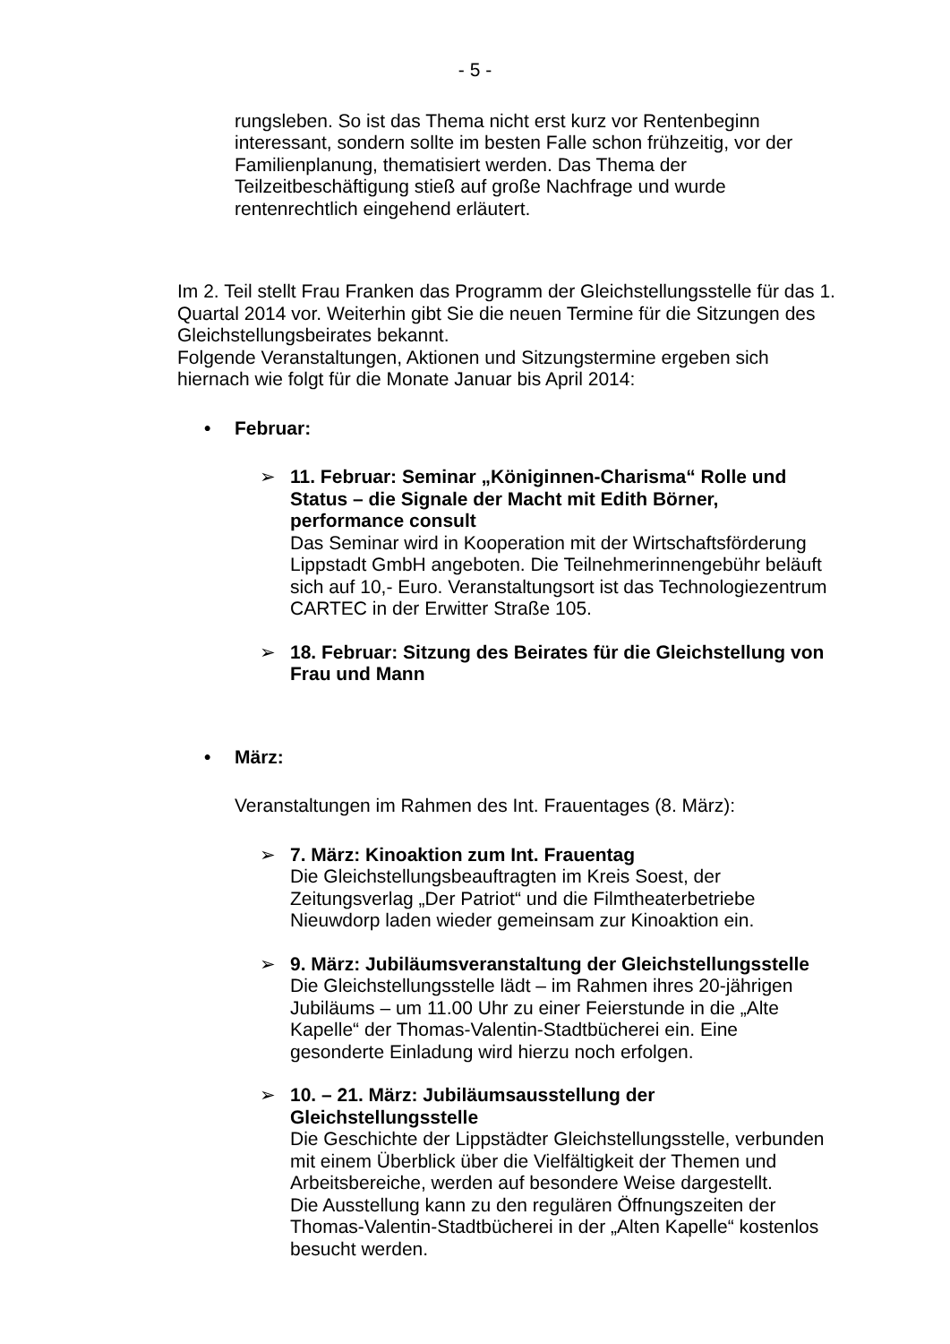- 5 -
rungsleben. So ist das Thema nicht erst kurz vor Rentenbeginn interessant, sondern sollte im besten Falle schon frühzeitig, vor der Familienplanung, thematisiert werden. Das Thema der Teilzeitbeschäftigung stieß auf große Nachfrage und wurde rentenrechtlich eingehend erläutert.
Im 2. Teil stellt Frau Franken das Programm der Gleichstellungsstelle für das 1. Quartal 2014 vor. Weiterhin gibt Sie die neuen Termine für die Sitzungen des Gleichstellungsbeirates bekannt.
Folgende Veranstaltungen, Aktionen und Sitzungstermine ergeben sich hiernach wie folgt für die Monate Januar bis April 2014:
• Februar:
➢ 11. Februar: Seminar „Königinnen-Charisma“ Rolle und Status – die Signale der Macht mit Edith Börner, performance consult
Das Seminar wird in Kooperation mit der Wirtschaftsförderung Lippstadt GmbH angeboten. Die Teilnehmerinnengebühr beläuft sich auf 10,- Euro. Veranstaltungsort ist das Technologiezentrum CARTEC in der Erwitter Straße 105.
➢ 18. Februar: Sitzung des Beirates für die Gleichstellung von Frau und Mann
• März:
Veranstaltungen im Rahmen des Int. Frauentages (8. März):
➢ 7. März: Kinoaktion zum Int. Frauentag
Die Gleichstellungsbeauftragten im Kreis Soest, der Zeitungsverlag „Der Patriot“ und die Filmtheaterbetriebe Nieuwdorp laden wieder gemeinsam zur Kinoaktion ein.
➢ 9. März: Jubiläumsveranstaltung der Gleichstellungsstelle
Die Gleichstellungsstelle lädt – im Rahmen ihres 20-jährigen Jubiläums – um 11.00 Uhr zu einer Feierstunde in die „Alte Kapelle“ der Thomas-Valentin-Stadtbücherei ein. Eine gesonderte Einladung wird hierzu noch erfolgen.
➢ 10. – 21. März: Jubiläumsausstellung der Gleichstellungsstelle
Die Geschichte der Lippstädter Gleichstellungsstelle, verbunden mit einem Überblick über die Vielfältigkeit der Themen und Arbeitsbereiche, werden auf besondere Weise dargestellt.
Die Ausstellung kann zu den regulären Öffnungszeiten der Thomas-Valentin-Stadtbücherei in der „Alten Kapelle“ kostenlos besucht werden.